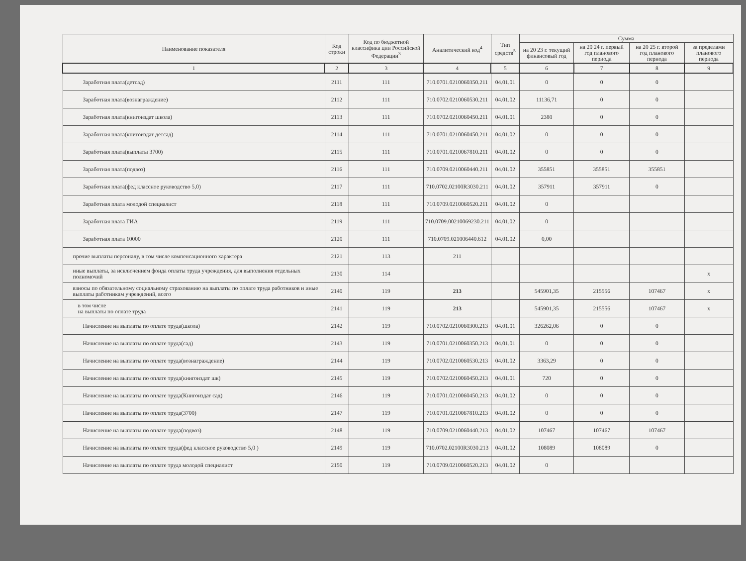| Наименование показателя | Код строки | Код по бюджетной классифика ции Российской Федерации<sup>3</sup> | Аналитический код<sup>4</sup> | Тип средств<sup>5</sup> | Сумма | | | |
| --- | --- | --- | --- | --- | --- | --- | --- | --- |
| | | | | | на 20 23 г. текущий финансовый год | на 20 24 г. первый год планового периода | на 20 25 г. второй год планового периода | за пределами планового периода |
| 1 | 2 | 3 | 4 | 5 | 6 | 7 | 8 | 9 |
| Заработная плата(детсад) | 2111 | 111 | 710.0701.0210060350.211 | 04.01.01 | 0 | 0 | 0 | |
| Заработная плата(вознаграждение) | 2112 | 111 | 710.0702.0210060530.211 | 04.01.02 | 11136,71 | 0 | 0 | |
| Заработная плата(книгоиздат школа) | 2113 | 111 | 710.0702.0210060450.211 | 04.01.01 | 2380 | 0 | 0 | |
| Заработная плата(книгоиздат детсад) | 2114 | 111 | 710.0701.0210060450.211 | 04.01.02 | 0 | 0 | 0 | |
| Заработная плата(выплаты 3700) | 2115 | 111 | 710.0701.0210067810.211 | 04.01.02 | 0 | 0 | 0 | |
| Заработная плата(подвоз) | 2116 | 111 | 710.0709.0210060440.211 | 04.01.02 | 355851 | 355851 | 355851 | |
| Заработная плата(фед классное руководство 5,0) | 2117 | 111 | 710.0702.02100R3030.211 | 04.01.02 | 357911 | 357911 | 0 | |
| Заработная плата молодой специалист | 2118 | 111 | 710.0709.0210060520.211 | 04.01.02 | 0 | | | |
| Заработная плата ГИА | 2119 | 111 | 710.0709.00210069230.211 | 04.01.02 | 0 | | | |
| Заработная плата 10000 | 2120 | 111 | 710.0709.021006440.612 | 04.01.02 | 0,00 | | | |
| прочие выплаты персоналу, в том числе компенсационного характера | 2121 | 113 | 211 | | | | | |
| иные выплаты, за исключением фонда оплаты труда учреждения, для выполнения отдельных полномочий | 2130 | 114 | | | | | | x |
| взносы по обязательному социальному страхованию на выплаты по оплате труда работников и иные выплаты работникам учреждений, всего | 2140 | 119 | 213 | | 545901,35 | 215556 | 107467 | x |
| в том числе на выплаты по оплате труда | 2141 | 119 | 213 | | 545901,35 | 215556 | 107467 | x |
| Начисление на выплаты по оплате труда(школа) | 2142 | 119 | 710.0702.0210060300.213 | 04.01.01 | 326262,06 | 0 | 0 | |
| Начисление на выплаты по оплате труда(сад) | 2143 | 119 | 710.0701.0210060350.213 | 04.01.01 | 0 | 0 | 0 | |
| Начисление на выплаты по оплате труда(вознаграждение) | 2144 | 119 | 710.0702.0210060530.213 | 04.01.02 | 3363,29 | 0 | 0 | |
| Начисление на выплаты по оплате труда(книгоиздат шк) | 2145 | 119 | 710.0702.0210060450.213 | 04.01.01 | 720 | 0 | 0 | |
| Начисление на выплаты по оплате труда(Книгоиздат сад) | 2146 | 119 | 710.0701.0210060450.213 | 04.01.02 | 0 | 0 | 0 | |
| Начисление на выплаты по оплате труда(3700) | 2147 | 119 | 710.0701.0210067810.213 | 04.01.02 | 0 | 0 | 0 | |
| Начисление на выплаты по оплате труда(подвоз) | 2148 | 119 | 710.0709.0210060440.213 | 04.01.02 | 107467 | 107467 | 107467 | |
| Начисление на выплаты по оплате труда(фед классное руководство 5,0 ) | 2149 | 119 | 710.0702.02100R3030.213 | 04.01.02 | 108089 | 108089 | 0 | |
| Начисление на выплаты по оплате труда молодой специалист | 2150 | 119 | 710.0709.0210060520.213 | 04.01.02 | 0 | | | |